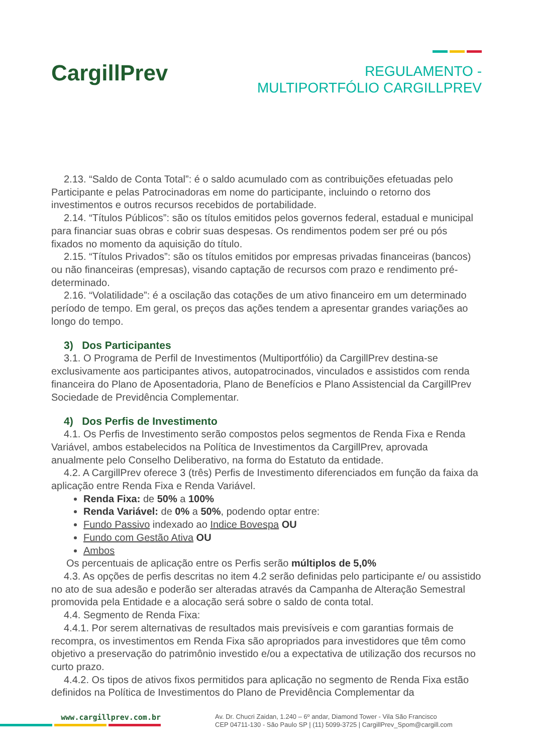CargillPrev
REGULAMENTO -
MULTIPORTFÓLIO CARGILLPREV
2.13. “Saldo de Conta Total”: é o saldo acumulado com as contribuições efetuadas pelo Participante e pelas Patrocinadoras em nome do participante, incluindo o retorno dos investimentos e outros recursos recebidos de portabilidade.
2.14. “Títulos Públicos”: são os títulos emitidos pelos governos federal, estadual e municipal para financiar suas obras e cobrir suas despesas. Os rendimentos podem ser pré ou pós fixados no momento da aquisição do título.
2.15. “Títulos Privados”: são os títulos emitidos por empresas privadas financeiras (bancos) ou não financeiras (empresas), visando captação de recursos com prazo e rendimento pré-determinado.
2.16. “Volatilidade”: é a oscilação das cotações de um ativo financeiro em um determinado período de tempo. Em geral, os preços das ações tendem a apresentar grandes variações ao longo do tempo.
3) Dos Participantes
3.1. O Programa de Perfil de Investimentos (Multiportfólio) da CargillPrev destina-se exclusivamente aos participantes ativos, autopatrocinados, vinculados e assistidos com renda financeira do Plano de Aposentadoria, Plano de Benefícios e Plano Assistencial da CargillPrev Sociedade de Previdência Complementar.
4) Dos Perfis de Investimento
4.1. Os Perfis de Investimento serão compostos pelos segmentos de Renda Fixa e Renda Variável, ambos estabelecidos na Política de Investimentos da CargillPrev, aprovada anualmente pelo Conselho Deliberativo, na forma do Estatuto da entidade.
4.2. A CargillPrev oferece 3 (três) Perfis de Investimento diferenciados em função da faixa da aplicação entre Renda Fixa e Renda Variável.
Renda Fixa: de 50% a 100%
Renda Variável: de 0% a 50%, podendo optar entre:
Fundo Passivo indexado ao Indice Bovespa OU
Fundo com Gestão Ativa OU
Ambos
Os percentuais de aplicação entre os Perfis serão múltiplos de 5,0%
4.3. As opções de perfis descritas no item 4.2 serão definidas pelo participante e/ ou assistido no ato de sua adesão e poderão ser alteradas através da Campanha de Alteração Semestral promovida pela Entidade e a alocação será sobre o saldo de conta total.
4.4. Segmento de Renda Fixa:
4.4.1. Por serem alternativas de resultados mais previsíveis e com garantias formais de recompra, os investimentos em Renda Fixa são apropriados para investidores que têm como objetivo a preservação do patrimônio investido e/ou a expectativa de utilização dos recursos no curto prazo.
4.4.2. Os tipos de ativos fixos permitidos para aplicação no segmento de Renda Fixa estão definidos na Política de Investimentos do Plano de Previdência Complementar da
www.cargillprev.com.br
Av. Dr. Chucri Zaidan, 1.240 – 6º andar, Diamond Tower - Vila São Francisco
CEP 04711-130 - São Paulo SP | (11) 5099-3725 | CargillPrev_Spom@cargill.com